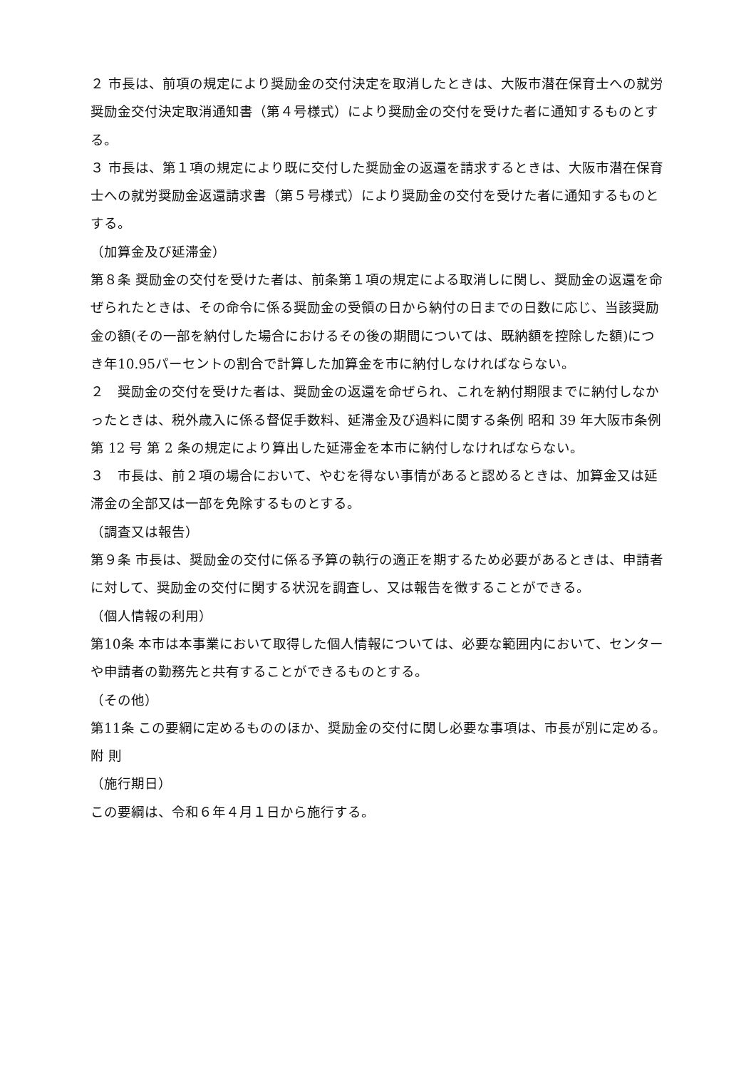２ 市長は、前項の規定により奨励金の交付決定を取消したときは、大阪市潜在保育士への就労奨励金交付決定取消通知書（第４号様式）により奨励金の交付を受けた者に通知するものとする。
３ 市長は、第１項の規定により既に交付した奨励金の返還を請求するときは、大阪市潜在保育士への就労奨励金返還請求書（第５号様式）により奨励金の交付を受けた者に通知するものとする。
（加算金及び延滞金）
第８条 奨励金の交付を受けた者は、前条第１項の規定による取消しに関し、奨励金の返還を命ぜられたときは、その命令に係る奨励金の受領の日から納付の日までの日数に応じ、当該奨励金の額(その一部を納付した場合におけるその後の期間については、既納額を控除した額)につき年10.95パーセントの割合で計算した加算金を市に納付しなければならない。
２　奨励金の交付を受けた者は、奨励金の返還を命ぜられ、これを納付期限までに納付しなかったときは、税外歳入に係る督促手数料、延滞金及び過料に関する条例 昭和 39 年大阪市条例第 12 号 第 2 条の規定により算出した延滞金を本市に納付しなければならない。
３　市長は、前２項の場合において、やむを得ない事情があると認めるときは、加算金又は延滞金の全部又は一部を免除するものとする。
（調査又は報告）
第９条 市長は、奨励金の交付に係る予算の執行の適正を期するため必要があるときは、申請者に対して、奨励金の交付に関する状況を調査し、又は報告を徴することができる。
（個人情報の利用）
第10条 本市は本事業において取得した個人情報については、必要な範囲内において、センターや申請者の勤務先と共有することができるものとする。
（その他）
第11条 この要綱に定めるもののほか、奨励金の交付に関し必要な事項は、市長が別に定める。
附 則
（施行期日）
この要綱は、令和６年４月１日から施行する。